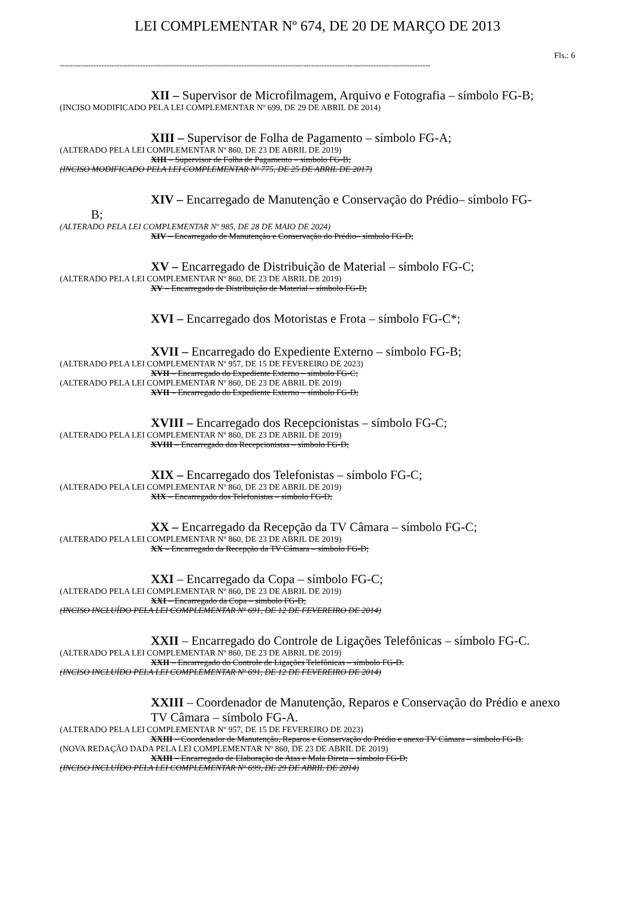LEI COMPLEMENTAR Nº 674, DE 20 DE MARÇO DE 2013
Fls.: 6
-----------------------------------------------------------------------------------------------------------------------------------------------
XII – Supervisor de Microfilmagem, Arquivo e Fotografia – símbolo FG-B;
(INCISO MODIFICADO PELA LEI COMPLEMENTAR Nº 699, DE 29 DE ABRIL DE 2014)
XIII – Supervisor de Folha de Pagamento – símbolo FG-A;
(ALTERADO PELA LEI COMPLEMENTAR Nº 860, DE 23 DE ABRIL DE 2019)
XIII – Supervisor de Folha de Pagamento – símbolo FG-B;
(INCISO MODIFICADO PELA LEI COMPLEMENTAR Nº 775, DE 25 DE ABRIL DE 2017)
XIV – Encarregado de Manutenção e Conservação do Prédio– símbolo FG-
B;
(ALTERADO PELA LEI COMPLEMENTAR Nº 985, DE 28 DE MAIO DE 2024)
XIV – Encarregado de Manutenção e Conservação do Prédio– símbolo FG-D;
XV – Encarregado de Distribuição de Material – símbolo FG-C;
(ALTERADO PELA LEI COMPLEMENTAR Nº 860, DE 23 DE ABRIL DE 2019)
XV – Encarregado de Distribuição de Material – símbolo FG-D;
XVI – Encarregado dos Motoristas e Frota – símbolo FG-C*;
XVII – Encarregado do Expediente Externo – símbolo FG-B;
(ALTERADO PELA LEI COMPLEMENTAR Nº 957, DE 15 DE FEVEREIRO DE 2023)
XVII – Encarregado do Expediente Externo – símbolo FG-C;
(ALTERADO PELA LEI COMPLEMENTAR Nº 860, DE 23 DE ABRIL DE 2019)
XVII – Encarregado do Expediente Externo – símbolo FG-D;
XVIII – Encarregado dos Recepcionistas – símbolo FG-C;
(ALTERADO PELA LEI COMPLEMENTAR Nº 860, DE 23 DE ABRIL DE 2019)
XVIII – Encarregado dos Recepcionistas – símbolo FG-D;
XIX – Encarregado dos Telefonistas – símbolo FG-C;
(ALTERADO PELA LEI COMPLEMENTAR Nº 860, DE 23 DE ABRIL DE 2019)
XIX – Encarregado dos Telefonistas – símbolo FG-D;
XX – Encarregado da Recepção da TV Câmara – símbolo FG-C;
(ALTERADO PELA LEI COMPLEMENTAR Nº 860, DE 23 DE ABRIL DE 2019)
XX – Encarregado da Recepção da TV Câmara – símbolo FG-D;
XXI – Encarregado da Copa – símbolo FG-C;
(ALTERADO PELA LEI COMPLEMENTAR Nº 860, DE 23 DE ABRIL DE 2019)
XXI – Encarregado da Copa – símbolo FG-D;
(INCISO INCLUÍDO PELA LEI COMPLEMENTAR Nº 691, DE 12 DE FEVEREIRO DE 2014)
XXII – Encarregado do Controle de Ligações Telefônicas – símbolo FG-C.
(ALTERADO PELA LEI COMPLEMENTAR Nº 860, DE 23 DE ABRIL DE 2019)
XXII – Encarregado do Controle de Ligações Telefônicas – símbolo FG-D.
(INCISO INCLUÍDO PELA LEI COMPLEMENTAR Nº 691, DE 12 DE FEVEREIRO DE 2014)
XXIII – Coordenador de Manutenção, Reparos e Conservação do Prédio e anexo TV Câmara – símbolo FG-A.
(ALTERADO PELA LEI COMPLEMENTAR Nº 957, DE 15 DE FEVEREIRO DE 2023)
XXIII – Coordenador de Manutenção, Reparos e Conservação do Prédio e anexo TV Câmara – símbolo FG-B.
(NOVA REDAÇÃO DADA PELA LEI COMPLEMENTAR Nº 860, DE 23 DE ABRIL DE 2019)
XXIII – Encarregado de Elaboração de Atas e Mala Direta – símbolo FG-D;
(INCISO INCLUÍDO PELA LEI COMPLEMENTAR Nº 699, DE 29 DE ABRIL DE 2014)